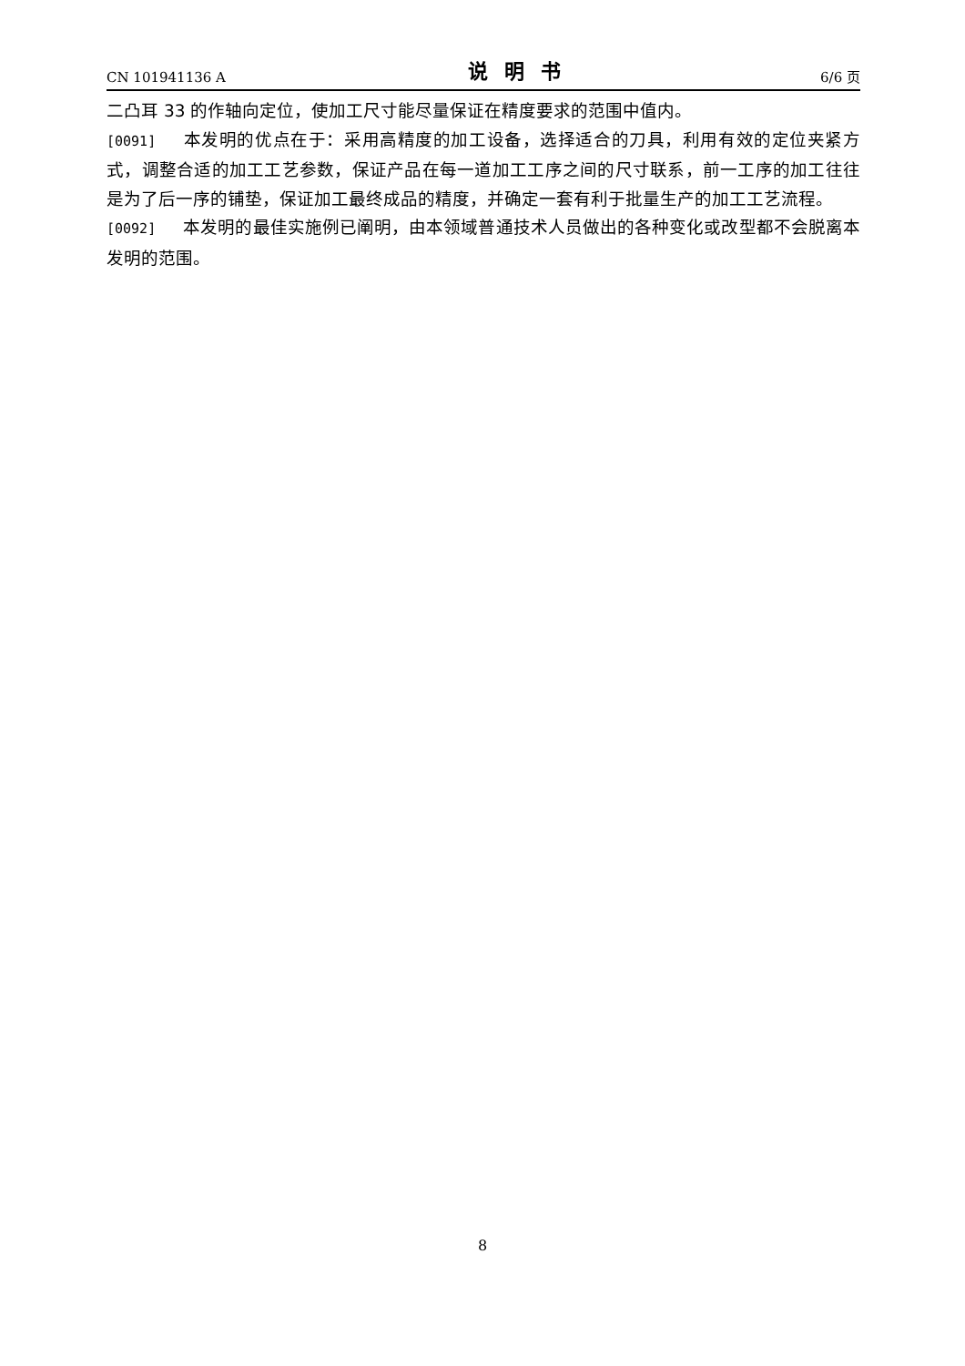CN 101941136 A 说明书 6/6 页
二凸耳 33 的作轴向定位，使加工尺寸能尽量保证在精度要求的范围中值内。
[0091] 本发明的优点在于：采用高精度的加工设备，选择适合的刀具，利用有效的定位夹紧方式，调整合适的加工工艺参数，保证产品在每一道加工工序之间的尺寸联系，前一工序的加工往往是为了后一序的铺垫，保证加工最终成品的精度，并确定一套有利于批量生产的加工工艺流程。
[0092] 本发明的最佳实施例已阐明，由本领域普通技术人员做出的各种变化或改型都不会脱离本发明的范围。
8